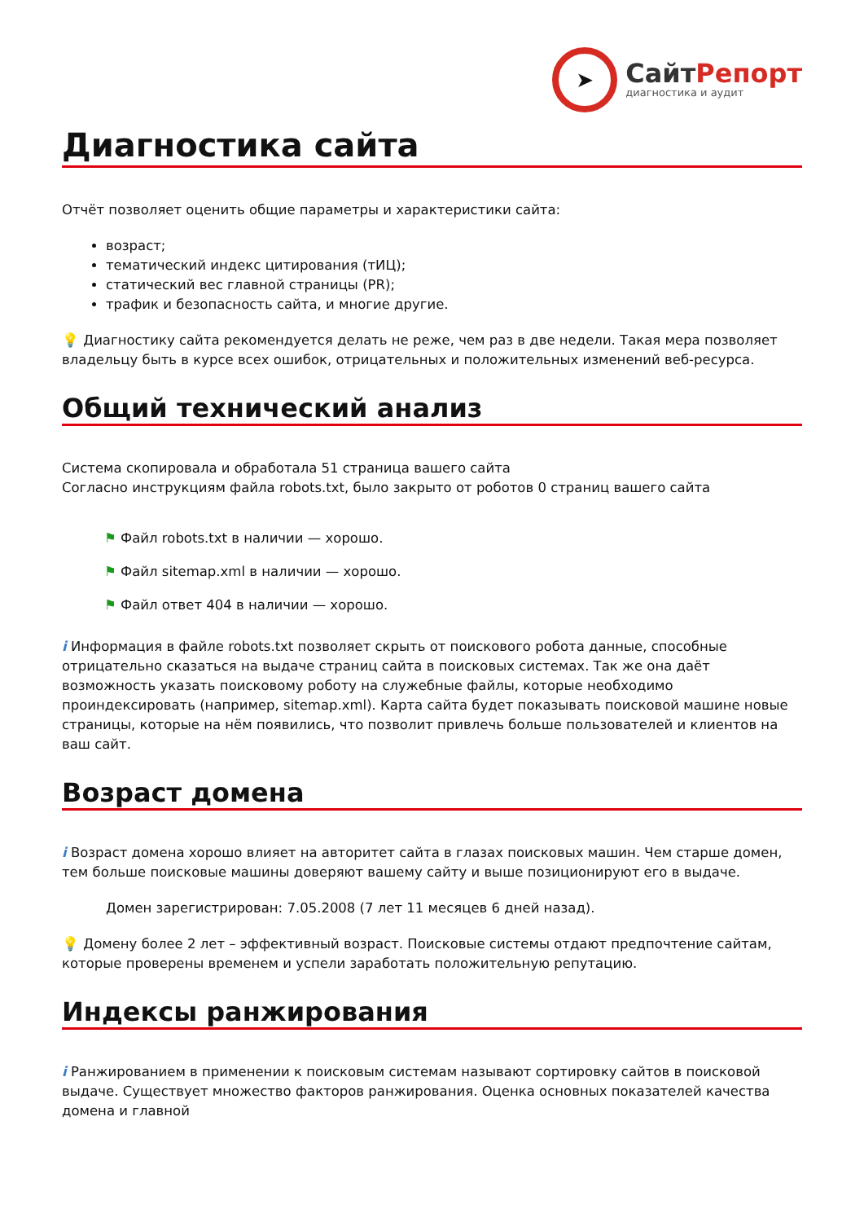➤
СайтРепорт
диагностика и аудит
Диагностика сайта
Отчёт позволяет оценить общие параметры и характеристики сайта:
возраст;
тематический индекс цитирования (тИЦ);
статический вес главной страницы (PR);
трафик и безопасность сайта, и многие другие.
💡 Диагностику сайта рекомендуется делать не реже, чем раз в две недели. Такая мера позволяет владельцу быть в курсе всех ошибок, отрицательных и положительных изменений веб-ресурса.
Общий технический анализ
Система скопировала и обработала 51 страница вашего сайта
Согласно инструкциям файла robots.txt, было закрыто от роботов 0 страниц вашего сайта
⚑ Файл robots.txt в наличии — хорошо.
⚑ Файл sitemap.xml в наличии — хорошо.
⚑ Файл ответ 404 в наличии — хорошо.
i Информация в файле robots.txt позволяет скрыть от поискового робота данные, способные отрицательно сказаться на выдаче страниц сайта в поисковых системах. Так же она даёт возможность указать поисковому роботу на служебные файлы, которые необходимо проиндексировать (например, sitemap.xml). Карта сайта будет показывать поисковой машине новые страницы, которые на нём появились, что позволит привлечь больше пользователей и клиентов на ваш сайт.
Возраст домена
i Возраст домена хорошо влияет на авторитет сайта в глазах поисковых машин. Чем старше домен, тем больше поисковые машины доверяют вашему сайту и выше позиционируют его в выдаче.
Домен зарегистрирован: 7.05.2008 (7 лет 11 месяцев 6 дней назад).
💡 Домену более 2 лет – эффективный возраст. Поисковые системы отдают предпочтение сайтам, которые проверены временем и успели заработать положительную репутацию.
Индексы ранжирования
i Ранжированием в применении к поисковым системам называют сортировку сайтов в поисковой выдаче. Существует множество факторов ранжирования. Оценка основных показателей качества домена и главной